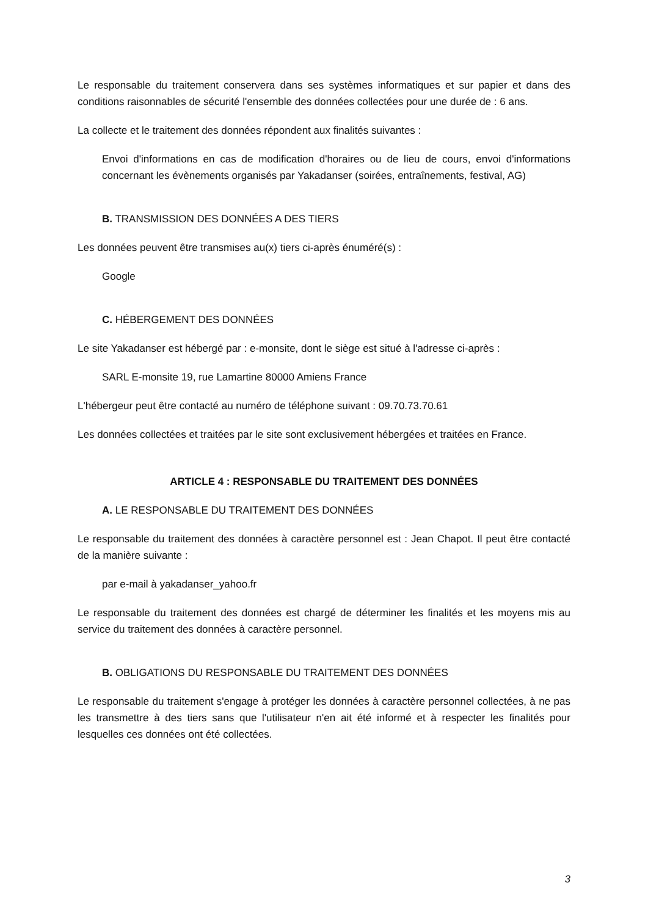Le responsable du traitement conservera dans ses systèmes informatiques et sur papier et dans des conditions raisonnables de sécurité l'ensemble des données collectées pour une durée de : 6 ans.
La collecte et le traitement des données répondent aux finalités suivantes :
Envoi d'informations en cas de modification d'horaires ou de lieu de cours, envoi d'informations concernant les évènements organisés par Yakadanser (soirées, entraînements, festival, AG)
B. TRANSMISSION DES DONNÉES A DES TIERS
Les données peuvent être transmises au(x) tiers ci-après énuméré(s) :
Google
C. HÉBERGEMENT DES DONNÉES
Le site Yakadanser est hébergé par : e-monsite, dont le siège est situé à l'adresse ci-après :
SARL E-monsite 19, rue Lamartine 80000 Amiens France
L'hébergeur peut être contacté au numéro de téléphone suivant : 09.70.73.70.61
Les données collectées et traitées par le site sont exclusivement hébergées et traitées en France.
ARTICLE 4 : RESPONSABLE DU TRAITEMENT DES DONNÉES
A. LE RESPONSABLE DU TRAITEMENT DES DONNÉES
Le responsable du traitement des données à caractère personnel est : Jean Chapot. Il peut être contacté de la manière suivante :
par e-mail à yakadanser_yahoo.fr
Le responsable du traitement des données est chargé de déterminer les finalités et les moyens mis au service du traitement des données à caractère personnel.
B. OBLIGATIONS DU RESPONSABLE DU TRAITEMENT DES DONNÉES
Le responsable du traitement s'engage à protéger les données à caractère personnel collectées, à ne pas les transmettre à des tiers sans que l'utilisateur n'en ait été informé et à respecter les finalités pour lesquelles ces données ont été collectées.
3